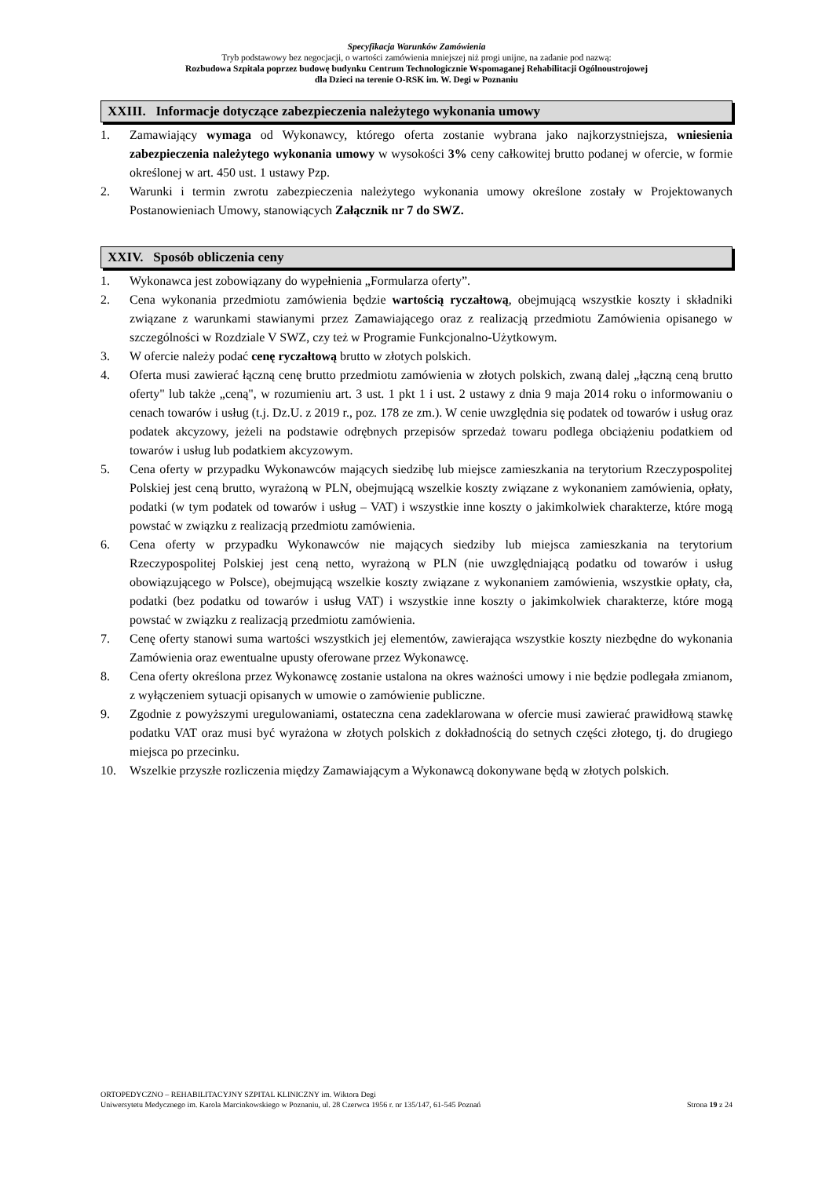Specyfikacja Warunków Zamówienia
Tryb podstawowy bez negocjacji, o wartości zamówienia mniejszej niż progi unijne, na zadanie pod nazwą:
Rozbudowa Szpitala poprzez budowę budynku Centrum Technologicznie Wspomaganej Rehabilitacji Ogólnoustrojowej
dla Dzieci na terenie O-RSK im. W. Degi w Poznaniu
XXIII. Informacje dotyczące zabezpieczenia należytego wykonania umowy
1. Zamawiający wymaga od Wykonawcy, którego oferta zostanie wybrana jako najkorzystniejsza, wniesienia zabezpieczenia należytego wykonania umowy w wysokości 3% ceny całkowitej brutto podanej w ofercie, w formie określonej w art. 450 ust. 1 ustawy Pzp.
2. Warunki i termin zwrotu zabezpieczenia należytego wykonania umowy określone zostały w Projektowanych Postanowieniach Umowy, stanowiących Załącznik nr 7 do SWZ.
XXIV. Sposób obliczenia ceny
1. Wykonawca jest zobowiązany do wypełnienia „Formularza oferty”.
2. Cena wykonania przedmiotu zamówienia będzie wartością ryczałtową, obejmującą wszystkie koszty i składniki związane z warunkami stawianymi przez Zamawiającego oraz z realizacją przedmiotu Zamówienia opisanego w szczególności w Rozdziale V SWZ, czy też w Programie Funkcjonalno-Użytkowym.
3. W ofercie należy podać cenę ryczałtową brutto w złotych polskich.
4. Oferta musi zawierać łączną cenę brutto przedmiotu zamówienia w złotych polskich, zwaną dalej „łączną ceną brutto oferty" lub także „ceną", w rozumieniu art. 3 ust. 1 pkt 1 i ust. 2 ustawy z dnia 9 maja 2014 roku o informowaniu o cenach towarów i usług (t.j. Dz.U. z 2019 r., poz. 178 ze zm.). W cenie uwzględnia się podatek od towarów i usług oraz podatek akcyzowy, jeżeli na podstawie odrębnych przepisów sprzedaż towaru podlega obciążeniu podatkiem od towarów i usług lub podatkiem akcyzowym.
5. Cena oferty w przypadku Wykonawców mających siedzibę lub miejsce zamieszkania na terytorium Rzeczypospolitej Polskiej jest ceną brutto, wyrażoną w PLN, obejmującą wszelkie koszty związane z wykonaniem zamówienia, opłaty, podatki (w tym podatek od towarów i usług – VAT) i wszystkie inne koszty o jakimkolwiek charakterze, które mogą powstać w związku z realizacją przedmiotu zamówienia.
6. Cena oferty w przypadku Wykonawców nie mających siedziby lub miejsca zamieszkania na terytorium Rzeczypospolitej Polskiej jest ceną netto, wyrażoną w PLN (nie uwzględniającą podatku od towarów i usług obowiązującego w Polsce), obejmującą wszelkie koszty związane z wykonaniem zamówienia, wszystkie opłaty, cła, podatki (bez podatku od towarów i usług VAT) i wszystkie inne koszty o jakimkolwiek charakterze, które mogą powstać w związku z realizacją przedmiotu zamówienia.
7. Cenę oferty stanowi suma wartości wszystkich jej elementów, zawierająca wszystkie koszty niezbędne do wykonania Zamówienia oraz ewentualne upusty oferowane przez Wykonawcę.
8. Cena oferty określona przez Wykonawcę zostanie ustalona na okres ważności umowy i nie będzie podlegała zmianom, z wyłączeniem sytuacji opisanych w umowie o zamówienie publiczne.
9. Zgodnie z powyższymi uregulowaniami, ostateczna cena zadeklarowana w ofercie musi zawierać prawidłową stawkę podatku VAT oraz musi być wyrażona w złotych polskich z dokładnością do setnych części złotego, tj. do drugiego miejsca po przecinku.
10. Wszelkie przyszłe rozliczenia między Zamawiającym a Wykonawcą dokonywane będą w złotych polskich.
ORTOPEDYCZNO – REHABILITACYJNY SZPITAL KLINICZNY im. Wiktora Degi
Uniwersytetu Medycznego im. Karola Marcinkowskiego w Poznaniu, ul. 28 Czerwca 1956 r. nr 135/147, 61-545 Poznań Strona 19 z 24